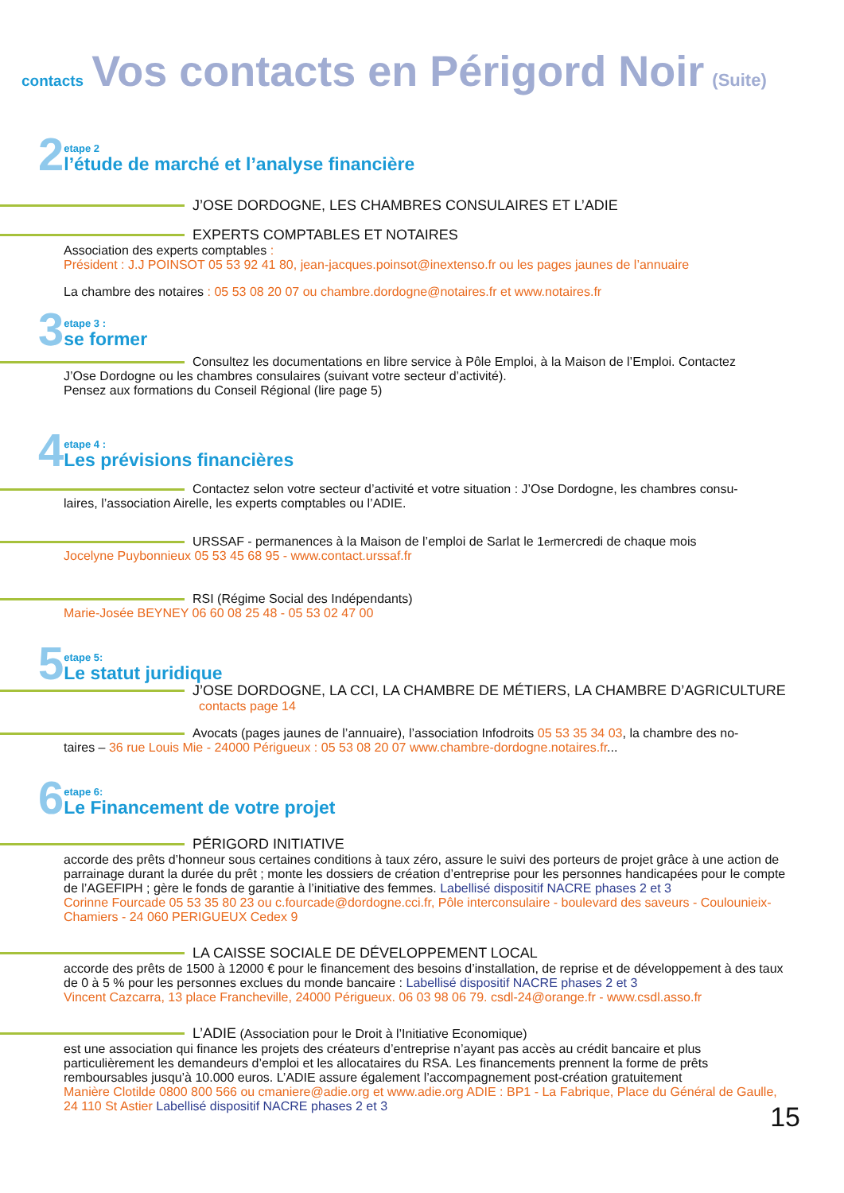contacts Vos contacts en Périgord Noir (Suite)
2
etape 2
l’étude de marché et l’analyse financière
J’OSE DORDOGNE, LES CHAMBRES CONSULAIRES ET L’ADIE
EXPERTS COMPTABLES ET NOTAIRES
Association des experts comptables :
Président : J.J POINSOT 05 53 92 41 80, jean-jacques.poinsot@inextenso.fr ou les pages jaunes de l’annuaire
La chambre des notaires : 05 53 08 20 07 ou chambre.dordogne@notaires.fr et www.notaires.fr
3
etape 3 :
se former
Consultez les documentations en libre service à Pôle Emploi, à la Maison de l’Emploi. Contactez
J’Ose Dordogne ou les chambres consulaires (suivant votre secteur d’activité).
Pensez aux formations du Conseil Régional (lire page 5)
4
etape 4 :
Les prévisions financières
Contactez selon votre secteur d’activité et votre situation : J’Ose Dordogne, les chambres consu-
laires, l’association Airelle, les experts comptables ou l’ADIE.
URSSAF - permanences à la Maison de l’emploi de Sarlat le 1<sup>er</sup> mercredi de chaque mois
Jocelyne Puybonnieux 05 53 45 68 95 - www.contact.urssaf.fr
RSI (Régime Social des Indépendants)
Marie-Josée BEYNEY 06 60 08 25 48 - 05 53 02 47 00
5
etape 5:
Le statut juridique
J’OSE DORDOGNE, LA CCI, LA CHAMBRE DE MÉTIERS, LA CHAMBRE D’AGRICULTURE
contacts page 14
Avocats (pages jaunes de l’annuaire), l’association Infodroits 05 53 35 34 03, la chambre des no-
taires – 36 rue Louis Mie - 24000 Périgueux : 05 53 08 20 07 www.chambre-dordogne.notaires.fr...
6
etape 6:
Le Financement de votre projet
PÉRIGORD INITIATIVE
accorde des prêts d’honneur sous certaines conditions à taux zéro, assure le suivi des porteurs de projet grâce à une action de parrainage durant la durée du prêt ; monte les dossiers de création d’entreprise pour les personnes handicapées pour le compte de l’AGEFIPH ; gère le fonds de garantie à l’initiative des femmes. Labellisé dispositif NACRE phases 2 et 3
Corinne Fourcade 05 53 35 80 23 ou c.fourcade@dordogne.cci.fr, Pôle interconsulaire - boulevard des saveurs - Coulounieix-Chamiers - 24 060 PERIGUEUX Cedex 9
LA CAISSE SOCIALE DE DÉVELOPPEMENT LOCAL
accorde des prêts de 1500 à 12000 € pour le financement des besoins d’installation, de reprise et de développement à des taux de 0 à 5 % pour les personnes exclues du monde bancaire : Labellisé dispositif NACRE phases 2 et 3
Vincent Cazcarra, 13 place Francheville, 24000 Périgueux. 06 03 98 06 79. csdl-24@orange.fr - www.csdl.asso.fr
L’ADIE (Association pour le Droit à l’Initiative Economique)
est une association qui finance les projets des créateurs d’entreprise n’ayant pas accès au crédit bancaire et plus particulièrement les demandeurs d’emploi et les allocataires du RSA. Les financements prennent la forme de prêts remboursables jusqu’à 10.000 euros. L’ADIE assure également l’accompagnement post-création gratuitement
Manière Clotilde 0800 800 566 ou cmaniere@adie.org et www.adie.org ADIE : BP1 - La Fabrique, Place du Général de Gaulle, 24 110 St Astier Labellisé dispositif NACRE phases 2 et 3
15